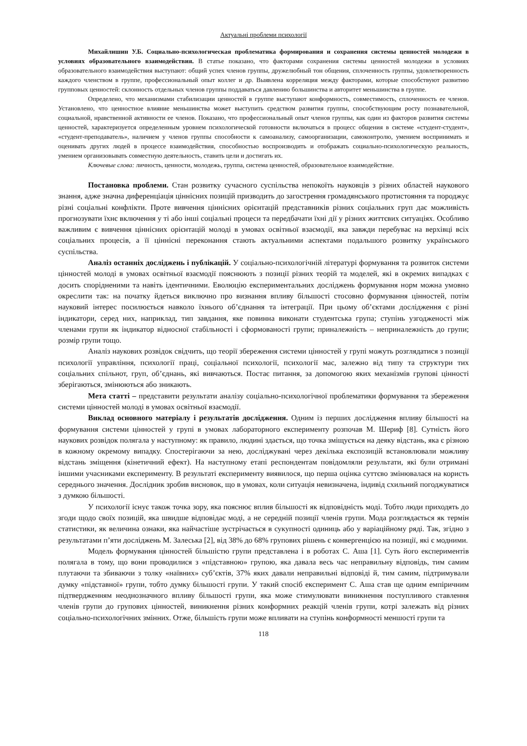Актуальні проблеми психології
Михайлишин У.Б. Социально-психологическая проблематика формирования и сохранения системы ценностей молодежи в условиях образовательного взаимодействия. В статье показано, что факторами сохранения системы ценностей молодежи в условиях образовательного взаимодействия выступают: общий успех членов группы, дружелюбный тон общения, сплоченность группы, удовлетворенность каждого членством в группе, профессиональный опыт коллег и др. Выявлена корреляция между факторами, которые способствуют развитию групповых ценностей: склонность отдельных членов группы поддаваться давлению большинства и авторитет меньшинства в группе.
Определено, что механизмами стабилизации ценностей в группе выступают конформность, совместимость, сплоченность ее членов. Установлено, что ценностное влияние меньшинства может выступить средством развития группы, способствующим росту познавательной, социальной, нравственной активности ее членов. Показано, что профессиональный опыт членов группы, как один из факторов развития системы ценностей, характеризуется определенным уровнем психологической готовности включаться в процесс общения в системе «студент-студент», «студент-преподаватель», наличием у членов группы способности к самоанализу, самоорганизации, самоконтролю, умением воспринимать и оценивать других людей в процессе взаимодействия, способностью воспроизводить и отображать социально-психологическую реальность, умением организовывать совместную деятельность, ставить цели и достигать их.
Ключевые слова: личность, ценности, молодежь, группа, система ценностей, образовательное взаимодействие.
Постановка проблеми. Стан розвитку сучасного суспільства непокоїть науковців з різних областей наукового знання, адже значна диференціація ціннісних позицій призводить до загострення громадянського протистояння та породжує різні соціальні конфлікти. Проте вивчення ціннісних орієнтацій представників різних соціальних груп дає можливість прогнозувати їхнє включення у ті або інші соціальні процеси та передбачати їхні дії у різних життєвих ситуаціях. Особливо важливим є вивчення ціннісних орієнтацій молоді в умовах освітньої взаємодії, яка завжди перебуває на верхівці всіх соціальних процесів, а її ціннісні переконання стають актуальними аспектами подальшого розвитку українського суспільства.
Аналіз останніх досліджень і публікацій. У соціально-психологічній літературі формування та розвиток системи цінностей молоді в умовах освітньої взаємодії пояснюють з позиції різних теорій та моделей, які в окремих випадках є досить спорідненими та навіть ідентичними. Еволюцію експериментальних досліджень формування норм можна умовно окреслити так: на початку йдеться виключно про визнання впливу більшості стосовно формування цінностей, потім науковий інтерес посилюється навколо їхнього об’єднання та інтеграції. При цьому об’єктами дослідження є різні індикатори, серед них, наприклад, тип завдання, яке повинна виконати студентська група; ступінь узгодженості між членами групи як індикатор відносної стабільності і сформованості групи; приналежність – неприналежність до групи; розмір групи тощо.
Аналіз наукових розвідок свідчить, що теорії збереження системи цінностей у групі можуть розглядатися з позиції психології управління, психології праці, соціальної психології, психології мас, залежно від типу та структури тих соціальних спільнот, груп, об’єднань, які вивчаються. Постає питання, за допомогою яких механізмів групові цінності зберігаються, змінюються або зникають.
Мета статті – представити результати аналізу соціально-психологічної проблематики формування та збереження системи цінностей молоді в умовах освітньої взаємодії.
Виклад основного матеріалу і результатів дослідження. Одним із перших дослідження впливу більшості на формування системи цінностей у групі в умовах лабораторного експерименту розпочав М. Шериф [8]. Сутність його наукових розвідок полягала у наступному: як правило, людині здається, що точка зміщується на деяку відстань, яка є різною в кожному окремому випадку. Спостерігаючи за нею, досліджувані через декілька експозицій встановлювали можливу відстань зміщення (кінетичний ефект). На наступному етапі респондентам повідомляли результати, які були отримані іншими учасниками експерименту. В результаті експерименту виявилося, що перша оцінка суттєво змінювалася на користь середнього значення. Дослідник зробив висновок, що в умовах, коли ситуація невизначена, індивід схильний погоджуватися з думкою більшості.
У психології існує також точка зору, яка пояснює вплив більшості як відповідність моді. Тобто люди приходять до згоди щодо своїх позицій, яка швидше відповідає моді, а не середній позиції членів групи. Мода розглядається як термін статистики, як величина ознаки, яка найчастіше зустрічається в сукупності одиниць або у варіаційному ряді. Так, згідно з результатами п’яти досліджень М. Залеська [2], від 38% до 68% групових рішень є конвергенцією на позиції, які є модними.
Модель формування цінностей більшістю групи представлена і в роботах С. Аша [1]. Суть його експериментів полягала в тому, що вони проводилися з «підставною» групою, яка давала весь час неправильну відповідь, тим самим плутаючи та збиваючи з толку «наївних» суб’єктів, 37% яких давали неправильні відповіді й, тим самим, підтримували думку «підставної» групи, тобто думку більшості групи. У такий спосіб експеримент С. Аша став ще одним емпіричним підтвердженням неоднозначного впливу більшості групи, яка може стимулювати виникнення поступливого ставлення членів групи до групових цінностей, виникнення різних конформних реакцій членів групи, котрі залежать від різних соціально-психологічних змінних. Отже, більшість групи може впливати на ступінь конформності меншості групи та
118